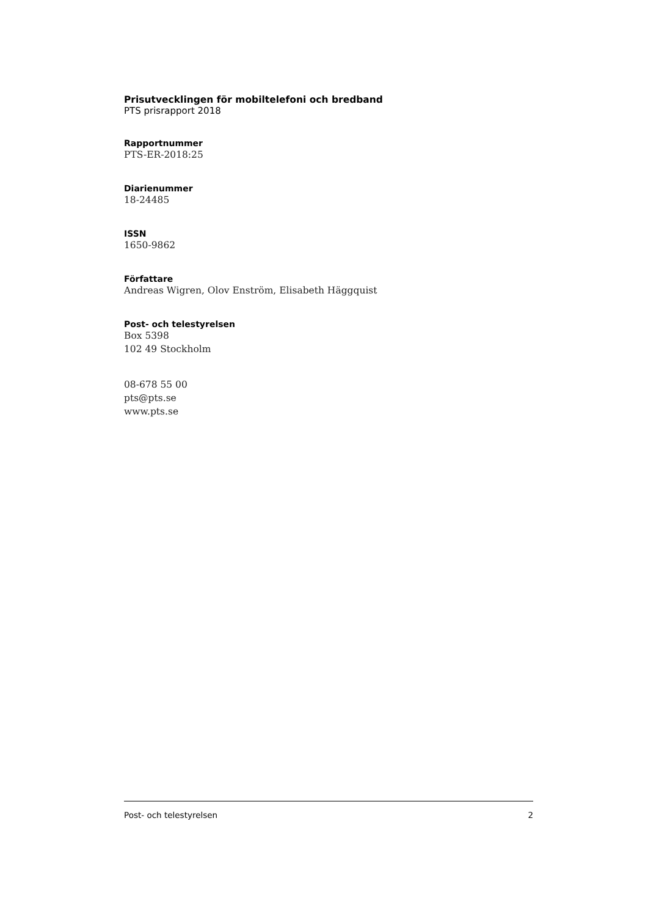Prisutvecklingen för mobiltelefoni och bredband
PTS prisrapport 2018
Rapportnummer
PTS-ER-2018:25
Diarienummer
18-24485
ISSN
1650-9862
Författare
Andreas Wigren, Olov Enström, Elisabeth Häggquist
Post- och telestyrelsen
Box 5398
102 49 Stockholm
08-678 55 00
pts@pts.se
www.pts.se
Post- och telestyrelsen 2